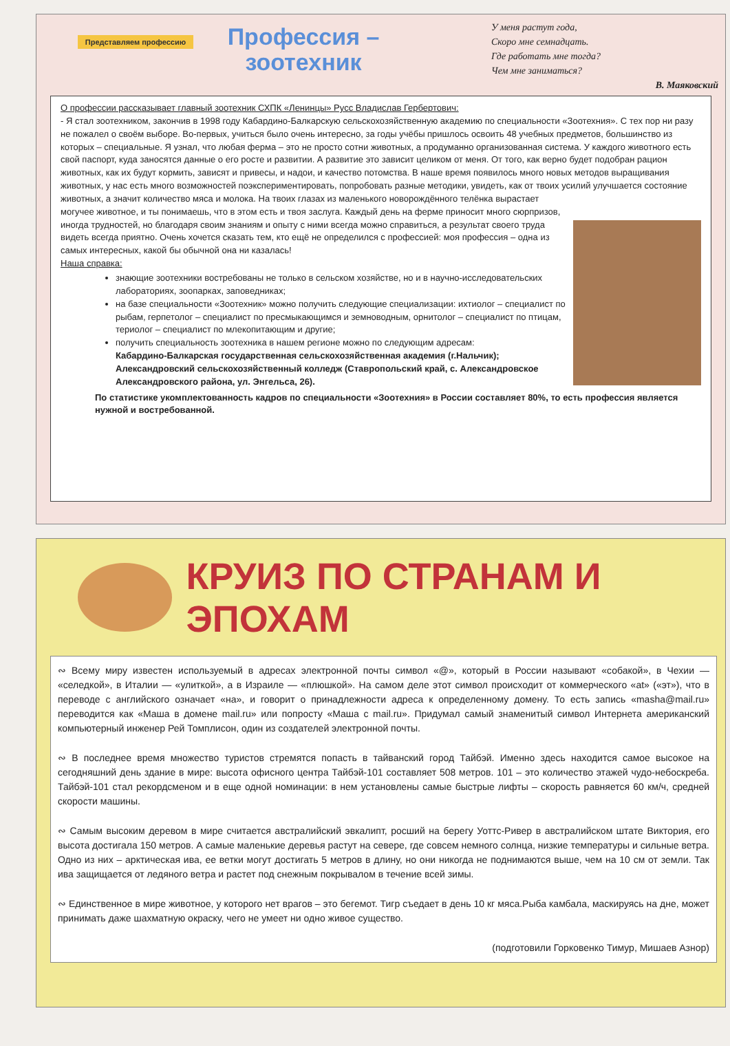Представляем профессию
Профессия – зоотехник
У меня растут года,
Скоро мне семнадцать.
Где работать мне тогда?
Чем мне заниматься?
В. Маяковский
О профессии рассказывает главный зоотехник СХПК «Ленинцы» Русс Владислав Гербертович:
- Я стал зоотехником, закончив в 1998 году Кабардино-Балкарскую сельскохозяйственную академию по специальности «Зоотехния». С тех пор ни разу не пожалел о своём выборе. Во-первых, учиться было очень интересно, за годы учёбы пришлось освоить 48 учебных предметов, большинство из которых – специальные. Я узнал, что любая ферма – это не просто сотни животных, а продуманно организованная система. У каждого животного есть свой паспорт, куда заносятся данные о его росте и развитии. А развитие это зависит целиком от меня. От того, как верно будет подобран рацион животных, как их будут кормить, зависят и привесы, и надои, и качество потомства. В наше время появилось много новых методов выращивания животных, у нас есть много возможностей поэкспериментировать, попробовать разные методики, увидеть, как от твоих усилий улучшается
состояние животных, а значит количество мяса и молока. На твоих глазах из маленького новорождённого телёнка вырастает могучее животное, и ты понимаешь, что в этом есть и твоя заслуга. Каждый день на ферме приносит много сюрпризов, иногда трудностей, но благодаря своим знаниям и опыту с ними всегда можно справиться, а результат своего труда видеть всегда приятно. Очень хочется сказать тем, кто ещё не определился с профессией: моя профессия – одна из самых интересных, какой бы обычной она ни казалась!
Наша справка:
знающие зоотехники востребованы не только в сельском хозяйстве, но и в научно-исследовательских лабораториях, зоопарках, заповедниках;
на базе специальности «Зоотехник» можно получить следующие специализации: ихтиолог – специалист по рыбам, герпетолог – специалист по пресмыкающимся и земноводным, орнитолог – специалист по птицам, териолог – специалист по млекопитающим и другие;
получить специальность зоотехника в нашем регионе можно по следующим адресам:
Кабардино-Балкарская государственная сельскохозяйственная академия (г.Нальчик);
Александровский сельскохозяйственный колледж (Ставропольский край, с. Александровское Александровского района, ул. Энгельса, 26).
По статистике укомплектованность кадров по специальности «Зоотехния» в России составляет 80%, то есть профессия является нужной и востребованной.
КРУИЗ ПО СТРАНАМ И ЭПОХАМ
∾ Всему миру известен используемый в адресах электронной почты символ «@», который в России называют «собакой», в Чехии — «селедкой», в Италии — «улиткой», а в Израиле — «плюшкой». На самом деле этот символ происходит от коммерческого «at» («эт»), что в переводе с английского означает «на», и говорит о принадлежности адреса к определенному домену. То есть запись «masha@mail.ru» переводится как «Маша в домене mail.ru» или попросту «Маша с mail.ru». Придумал самый знаменитый символ Интернета американский компьютерный инженер Рей Томплисон, один из создателей электронной почты.
∾ В последнее время множество туристов стремятся попасть в тайванский город Тайбэй. Именно здесь находится самое высокое на сегодняшний день здание в мире: высота офисного центра Тайбэй-101 составляет 508 метров. 101 – это количество этажей чудо-небоскреба. Тайбэй-101 стал рекордсменом и в еще одной номинации: в нем установлены самые быстрые лифты – скорость равняется 60 км/ч, средней скорости машины.
∾ Самым высоким деревом в мире считается австралийский эвкалипт, росший на берегу Уоттс-Ривер в австралийском штате Виктория, его высота достигала 150 метров. А самые маленькие деревья растут на севере, где совсем немного солнца, низкие температуры и сильные ветра. Одно из них – арктическая ива, ее ветки могут достигать 5 метров в длину, но они никогда не поднимаются выше, чем на 10 см от земли. Так ива защищается от ледяного ветра и растет под снежным покрывалом в течение всей зимы.
∾ Единственное в мире животное, у которого нет врагов – это бегемот. Тигр съедает в день 10 кг мяса.Рыба камбала, маскируясь на дне, может принимать даже шахматную окраску, чего не умеет ни одно живое существо.
(подготовили Горковенко Тимур, Мишаев Азнор)